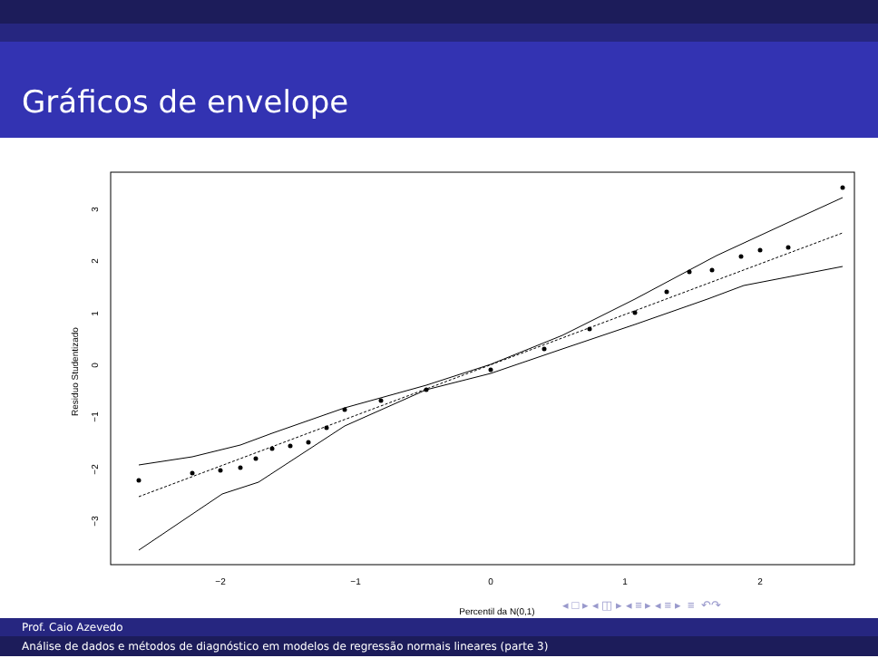Gráficos de envelope
−2
−1
0
1
2
Percentil da N(0,1)
−3
−2
−1
0
1
2
3
Residuo Studentizado
◂ □ ▸ ◂ ◫ ▸ ◂ ≡ ▸ ◂ ≡ ▸ ≡ ↶↷
Prof. Caio Azevedo
Análise de dados e métodos de diagnóstico em modelos de regressão normais lineares (parte 3)